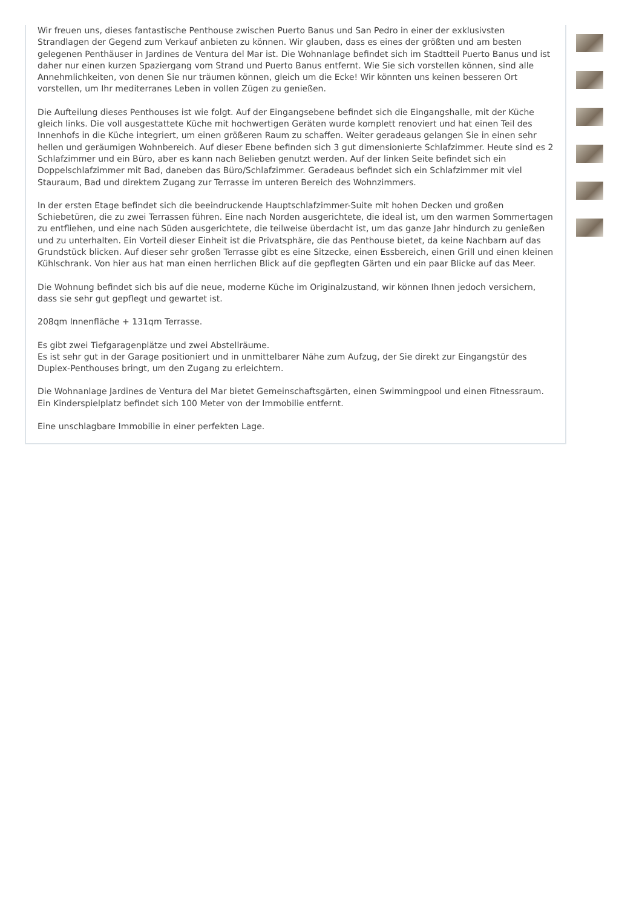Wir freuen uns, dieses fantastische Penthouse zwischen Puerto Banus und San Pedro in einer der exklusivsten Strandlagen der Gegend zum Verkauf anbieten zu können. Wir glauben, dass es eines der größten und am besten gelegenen Penthäuser in Jardines de Ventura del Mar ist. Die Wohnanlage befindet sich im Stadtteil Puerto Banus und ist daher nur einen kurzen Spaziergang vom Strand und Puerto Banus entfernt. Wie Sie sich vorstellen können, sind alle Annehmlichkeiten, von denen Sie nur träumen können, gleich um die Ecke! Wir könnten uns keinen besseren Ort vorstellen, um Ihr mediterranes Leben in vollen Zügen zu genießen.
Die Aufteilung dieses Penthouses ist wie folgt. Auf der Eingangsebene befindet sich die Eingangshalle, mit der Küche gleich links. Die voll ausgestattete Küche mit hochwertigen Geräten wurde komplett renoviert und hat einen Teil des Innenhofs in die Küche integriert, um einen größeren Raum zu schaffen. Weiter geradeaus gelangen Sie in einen sehr hellen und geräumigen Wohnbereich. Auf dieser Ebene befinden sich 3 gut dimensionierte Schlafzimmer. Heute sind es 2 Schlafzimmer und ein Büro, aber es kann nach Belieben genutzt werden. Auf der linken Seite befindet sich ein Doppelschlafzimmer mit Bad, daneben das Büro/Schlafzimmer. Geradeaus befindet sich ein Schlafzimmer mit viel Stauraum, Bad und direktem Zugang zur Terrasse im unteren Bereich des Wohnzimmers.
In der ersten Etage befindet sich die beeindruckende Hauptschlafzimmer-Suite mit hohen Decken und großen Schiebetüren, die zu zwei Terrassen führen. Eine nach Norden ausgerichtete, die ideal ist, um den warmen Sommertagen zu entfliehen, und eine nach Süden ausgerichtete, die teilweise überdacht ist, um das ganze Jahr hindurch zu genießen und zu unterhalten. Ein Vorteil dieser Einheit ist die Privatsphäre, die das Penthouse bietet, da keine Nachbarn auf das Grundstück blicken. Auf dieser sehr großen Terrasse gibt es eine Sitzecke, einen Essbereich, einen Grill und einen kleinen Kühlschrank. Von hier aus hat man einen herrlichen Blick auf die gepflegten Gärten und ein paar Blicke auf das Meer.
Die Wohnung befindet sich bis auf die neue, moderne Küche im Originalzustand, wir können Ihnen jedoch versichern, dass sie sehr gut gepflegt und gewartet ist.
208qm Innenfläche + 131qm Terrasse.
Es gibt zwei Tiefgaragenplätze und zwei Abstellräume.
Es ist sehr gut in der Garage positioniert und in unmittelbarer Nähe zum Aufzug, der Sie direkt zur Eingangstür des Duplex-Penthouses bringt, um den Zugang zu erleichtern.
Die Wohnanlage Jardines de Ventura del Mar bietet Gemeinschaftsgärten, einen Swimmingpool und einen Fitnessraum. Ein Kinderspielplatz befindet sich 100 Meter von der Immobilie entfernt.
Eine unschlagbare Immobilie in einer perfekten Lage.